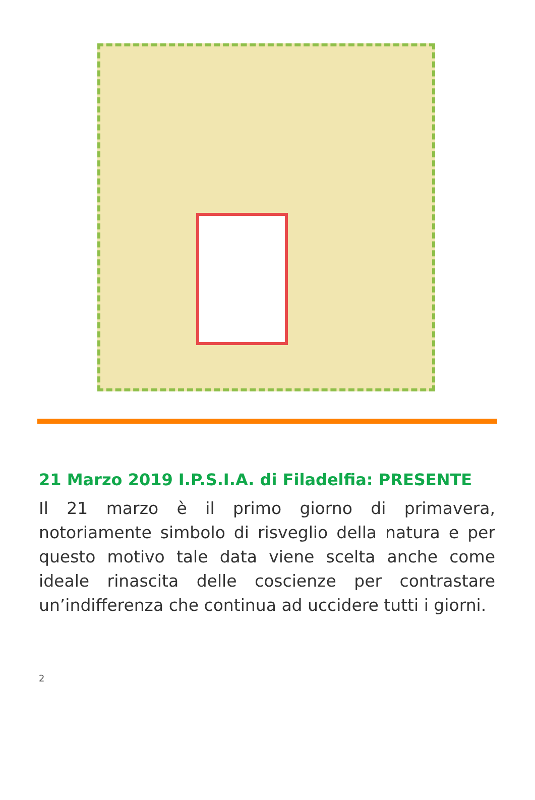21 Marzo 2019 I.P.S.I.A. di Filadelfia: PRESENTE
Il 21 marzo è il primo giorno di primavera, notoriamente simbolo di risveglio della natura e per questo motivo tale data viene scelta anche come ideale rinascita delle coscienze per contrastare un’indifferenza che continua ad uccidere tutti i giorni.
2